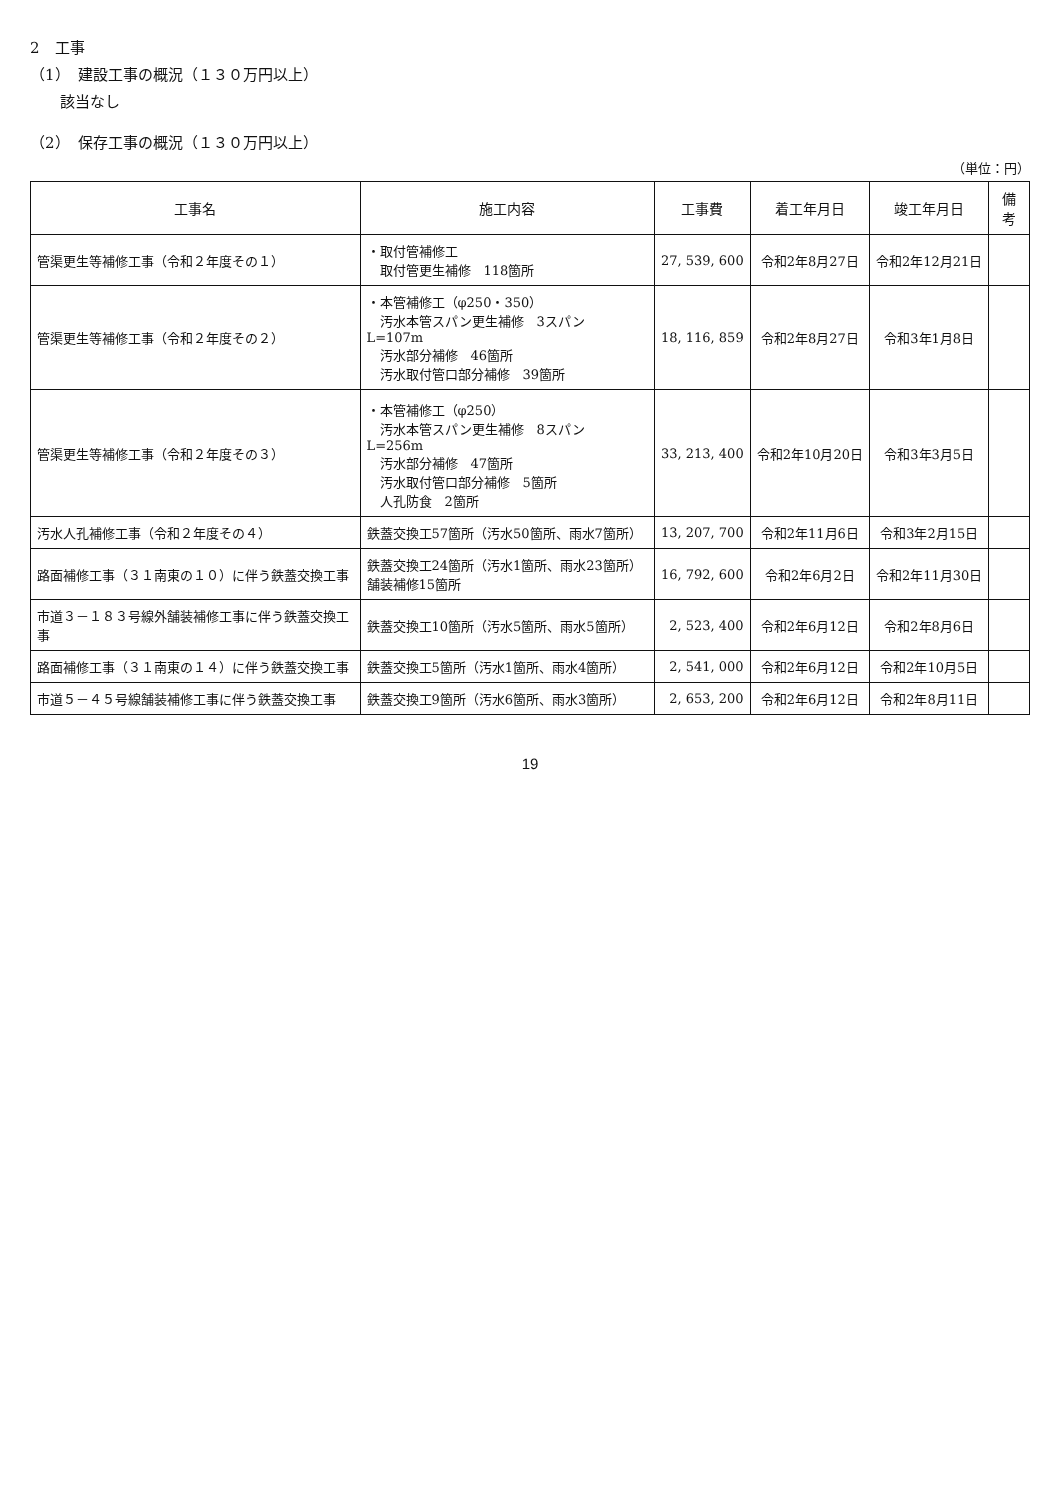2　工事
（1）　建設工事の概況（１３０万円以上）
該当なし
（2）　保存工事の概況（１３０万円以上）
（単位：円）
| 工事名 | 施工内容 | 工事費 | 着工年月日 | 竣工年月日 | 備考 |
| --- | --- | --- | --- | --- | --- |
| 管渠更生等補修工事（令和２年度その１） | ・取付管補修工 取付管更生補修 118箇所 | 27, 539, 600 | 令和2年8月27日 | 令和2年12月21日 | |
| 管渠更生等補修工事（令和２年度その２） | ・本管補修工（φ250・350） 汚水本管スパン更生補修 3スパン L=107m 汚水部分補修 46箇所 汚水取付管口部分補修 39箇所 | 18, 116, 859 | 令和2年8月27日 | 令和3年1月8日 | |
| 管渠更生等補修工事（令和２年度その３） | ・本管補修工（φ250） 汚水本管スパン更生補修 8スパン L=256m 汚水部分補修 47箇所 汚水取付管口部分補修 5箇所 人孔防食 2箇所 | 33, 213, 400 | 令和2年10月20日 | 令和3年3月5日 | |
| 汚水人孔補修工事（令和２年度その４） | 鉄蓋交換工57箇所（汚水50箇所、雨水7箇所） | 13, 207, 700 | 令和2年11月6日 | 令和3年2月15日 | |
| 路面補修工事（３１南東の１０）に伴う鉄蓋交換工事 | 鉄蓋交換工24箇所（汚水1箇所、雨水23箇所） 舗装補修15箇所 | 16, 792, 600 | 令和2年6月2日 | 令和2年11月30日 | |
| 市道３－１８３号線外舗装補修工事に伴う鉄蓋交換工事 | 鉄蓋交換工10箇所（汚水5箇所、雨水5箇所） | 2, 523, 400 | 令和2年6月12日 | 令和2年8月6日 | |
| 路面補修工事（３１南東の１４）に伴う鉄蓋交換工事 | 鉄蓋交換工5箇所（汚水1箇所、雨水4箇所） | 2, 541, 000 | 令和2年6月12日 | 令和2年10月5日 | |
| 市道５－４５号線舗装補修工事に伴う鉄蓋交換工事 | 鉄蓋交換工9箇所（汚水6箇所、雨水3箇所） | 2, 653, 200 | 令和2年6月12日 | 令和2年8月11日 | |
19